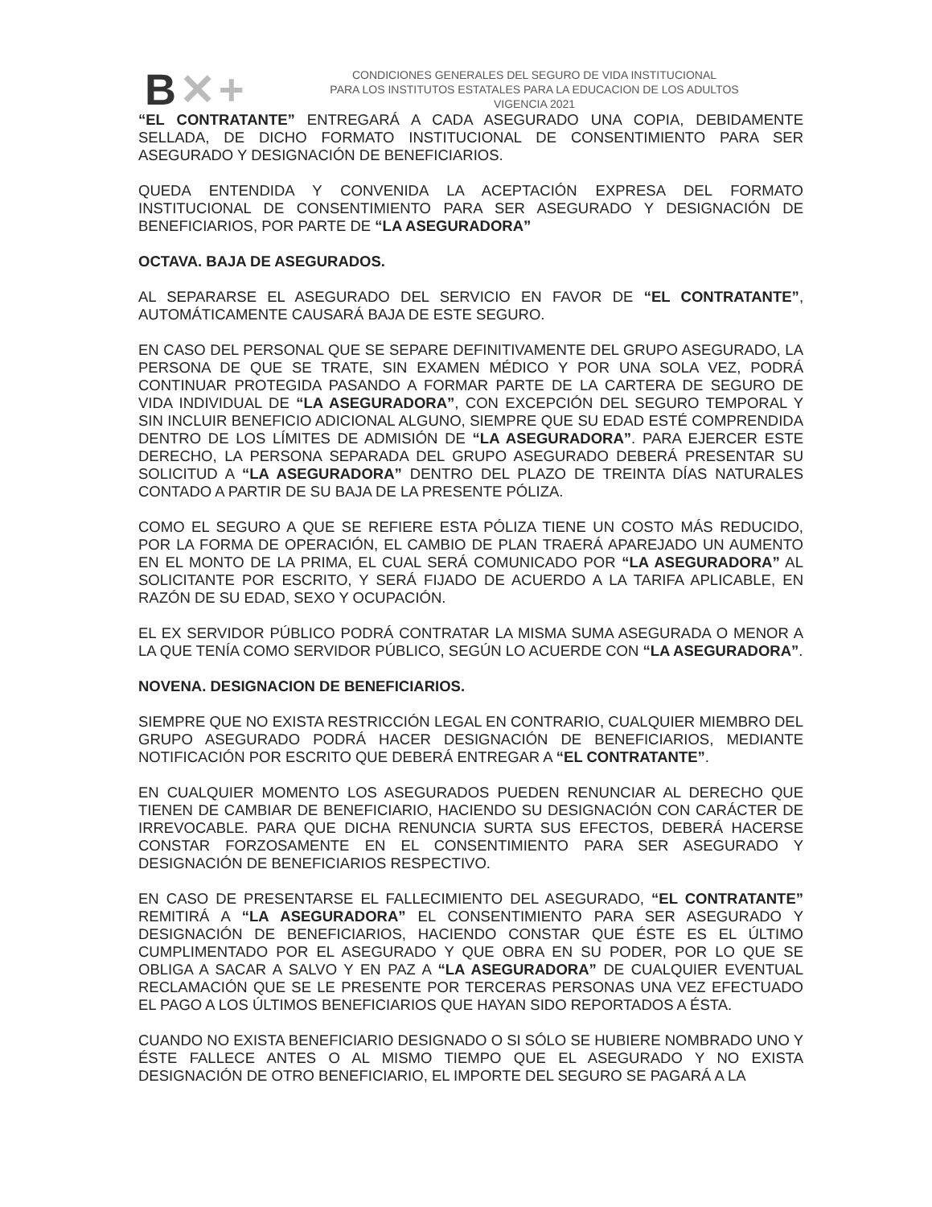B✕+
CONDICIONES GENERALES DEL SEGURO DE VIDA INSTITUCIONAL
PARA LOS INSTITUTOS ESTATALES PARA LA EDUCACION DE LOS ADULTOS
VIGENCIA 2021
“EL CONTRATANTE” ENTREGARÁ A CADA ASEGURADO UNA COPIA, DEBIDAMENTE SELLADA, DE DICHO FORMATO INSTITUCIONAL DE CONSENTIMIENTO PARA SER ASEGURADO Y DESIGNACIÓN DE BENEFICIARIOS.
QUEDA ENTENDIDA Y CONVENIDA LA ACEPTACIÓN EXPRESA DEL FORMATO INSTITUCIONAL DE CONSENTIMIENTO PARA SER ASEGURADO Y DESIGNACIÓN DE BENEFICIARIOS, POR PARTE DE “LA ASEGURADORA”
OCTAVA. BAJA DE ASEGURADOS.
AL SEPARARSE EL ASEGURADO DEL SERVICIO EN FAVOR DE “EL CONTRATANTE”, AUTOMÁTICAMENTE CAUSARÁ BAJA DE ESTE SEGURO.
EN CASO DEL PERSONAL QUE SE SEPARE DEFINITIVAMENTE DEL GRUPO ASEGURADO, LA PERSONA DE QUE SE TRATE, SIN EXAMEN MÉDICO Y POR UNA SOLA VEZ, PODRÁ CONTINUAR PROTEGIDA PASANDO A FORMAR PARTE DE LA CARTERA DE SEGURO DE VIDA INDIVIDUAL DE “LA ASEGURADORA”, CON EXCEPCIÓN DEL SEGURO TEMPORAL Y SIN INCLUIR BENEFICIO ADICIONAL ALGUNO, SIEMPRE QUE SU EDAD ESTÉ COMPRENDIDA DENTRO DE LOS LÍMITES DE ADMISIÓN DE “LA ASEGURADORA”. PARA EJERCER ESTE DERECHO, LA PERSONA SEPARADA DEL GRUPO ASEGURADO DEBERÁ PRESENTAR SU SOLICITUD A “LA ASEGURADORA” DENTRO DEL PLAZO DE TREINTA DÍAS NATURALES CONTADO A PARTIR DE SU BAJA DE LA PRESENTE PÓLIZA.
COMO EL SEGURO A QUE SE REFIERE ESTA PÓLIZA TIENE UN COSTO MÁS REDUCIDO, POR LA FORMA DE OPERACIÓN, EL CAMBIO DE PLAN TRAERÁ APAREJADO UN AUMENTO EN EL MONTO DE LA PRIMA, EL CUAL SERÁ COMUNICADO POR “LA ASEGURADORA” AL SOLICITANTE POR ESCRITO, Y SERÁ FIJADO DE ACUERDO A LA TARIFA APLICABLE, EN RAZÓN DE SU EDAD, SEXO Y OCUPACIÓN.
EL EX SERVIDOR PÚBLICO PODRÁ CONTRATAR LA MISMA SUMA ASEGURADA O MENOR A LA QUE TENÍA COMO SERVIDOR PÚBLICO, SEGÚN LO ACUERDE CON “LA ASEGURADORA”.
NOVENA. DESIGNACION DE BENEFICIARIOS.
SIEMPRE QUE NO EXISTA RESTRICCIÓN LEGAL EN CONTRARIO, CUALQUIER MIEMBRO DEL GRUPO ASEGURADO PODRÁ HACER DESIGNACIÓN DE BENEFICIARIOS, MEDIANTE NOTIFICACIÓN POR ESCRITO QUE DEBERÁ ENTREGAR A “EL CONTRATANTE”.
EN CUALQUIER MOMENTO LOS ASEGURADOS PUEDEN RENUNCIAR AL DERECHO QUE TIENEN DE CAMBIAR DE BENEFICIARIO, HACIENDO SU DESIGNACIÓN CON CARÁCTER DE IRREVOCABLE. PARA QUE DICHA RENUNCIA SURTA SUS EFECTOS, DEBERÁ HACERSE CONSTAR FORZOSAMENTE EN EL CONSENTIMIENTO PARA SER ASEGURADO Y DESIGNACIÓN DE BENEFICIARIOS RESPECTIVO.
EN CASO DE PRESENTARSE EL FALLECIMIENTO DEL ASEGURADO, “EL CONTRATANTE” REMITIRÁ A “LA ASEGURADORA” EL CONSENTIMIENTO PARA SER ASEGURADO Y DESIGNACIÓN DE BENEFICIARIOS, HACIENDO CONSTAR QUE ÉSTE ES EL ÚLTIMO CUMPLIMENTADO POR EL ASEGURADO Y QUE OBRA EN SU PODER, POR LO QUE SE OBLIGA A SACAR A SALVO Y EN PAZ A “LA ASEGURADORA” DE CUALQUIER EVENTUAL RECLAMACIÓN QUE SE LE PRESENTE POR TERCERAS PERSONAS UNA VEZ EFECTUADO EL PAGO A LOS ÚLTIMOS BENEFICIARIOS QUE HAYAN SIDO REPORTADOS A ÉSTA.
CUANDO NO EXISTA BENEFICIARIO DESIGNADO O SI SÓLO SE HUBIERE NOMBRADO UNO Y ÉSTE FALLECE ANTES O AL MISMO TIEMPO QUE EL ASEGURADO Y NO EXISTA DESIGNACIÓN DE OTRO BENEFICIARIO, EL IMPORTE DEL SEGURO SE PAGARÁ A LA